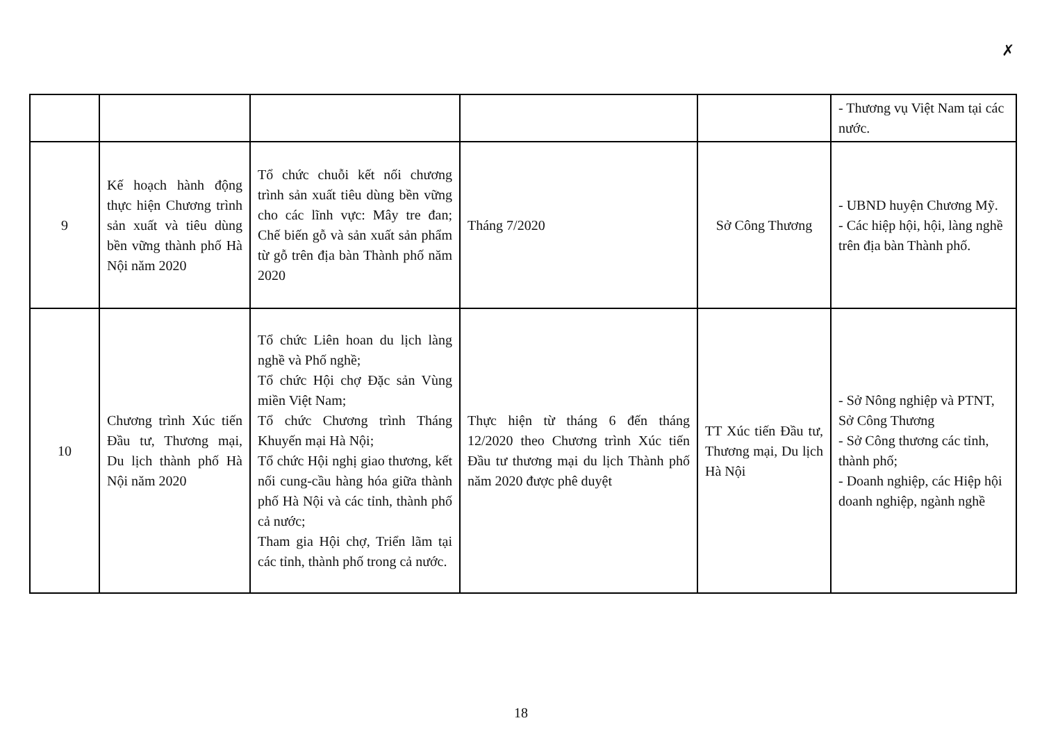✗
| | | | | | - Thương vụ Việt Nam tại các nước. |
| 9 | Kế hoạch hành động thực hiện Chương trình sản xuất và tiêu dùng bền vững thành phố Hà Nội năm 2020 | Tổ chức chuỗi kết nối chương trình sản xuất tiêu dùng bền vững cho các lĩnh vực: Mây tre đan; Chế biến gỗ và sản xuất sản phẩm từ gỗ trên địa bàn Thành phố năm 2020 | Tháng 7/2020 | Sở Công Thương | - UBND huyện Chương Mỹ. - Các hiệp hội, hội, làng nghề trên địa bàn Thành phố. |
| 10 | Chương trình Xúc tiến Đầu tư, Thương mại, Du lịch thành phố Hà Nội năm 2020 | Tổ chức Liên hoan du lịch làng nghề và Phố nghề; Tổ chức Hội chợ Đặc sản Vùng miền Việt Nam; Tổ chức Chương trình Tháng Khuyến mại Hà Nội; Tổ chức Hội nghị giao thương, kết nối cung-cầu hàng hóa giữa thành phố Hà Nội và các tỉnh, thành phố cả nước; Tham gia Hội chợ, Triển lãm tại các tỉnh, thành phố trong cả nước. | Thực hiện từ tháng 6 đến tháng 12/2020 theo Chương trình Xúc tiến Đầu tư thương mại du lịch Thành phố năm 2020 được phê duyệt | TT Xúc tiến Đầu tư, Thương mại, Du lịch Hà Nội | - Sở Nông nghiệp và PTNT, Sở Công Thương - Sở Công thương các tỉnh, thành phố; - Doanh nghiệp, các Hiệp hội doanh nghiệp, ngành nghề |
18